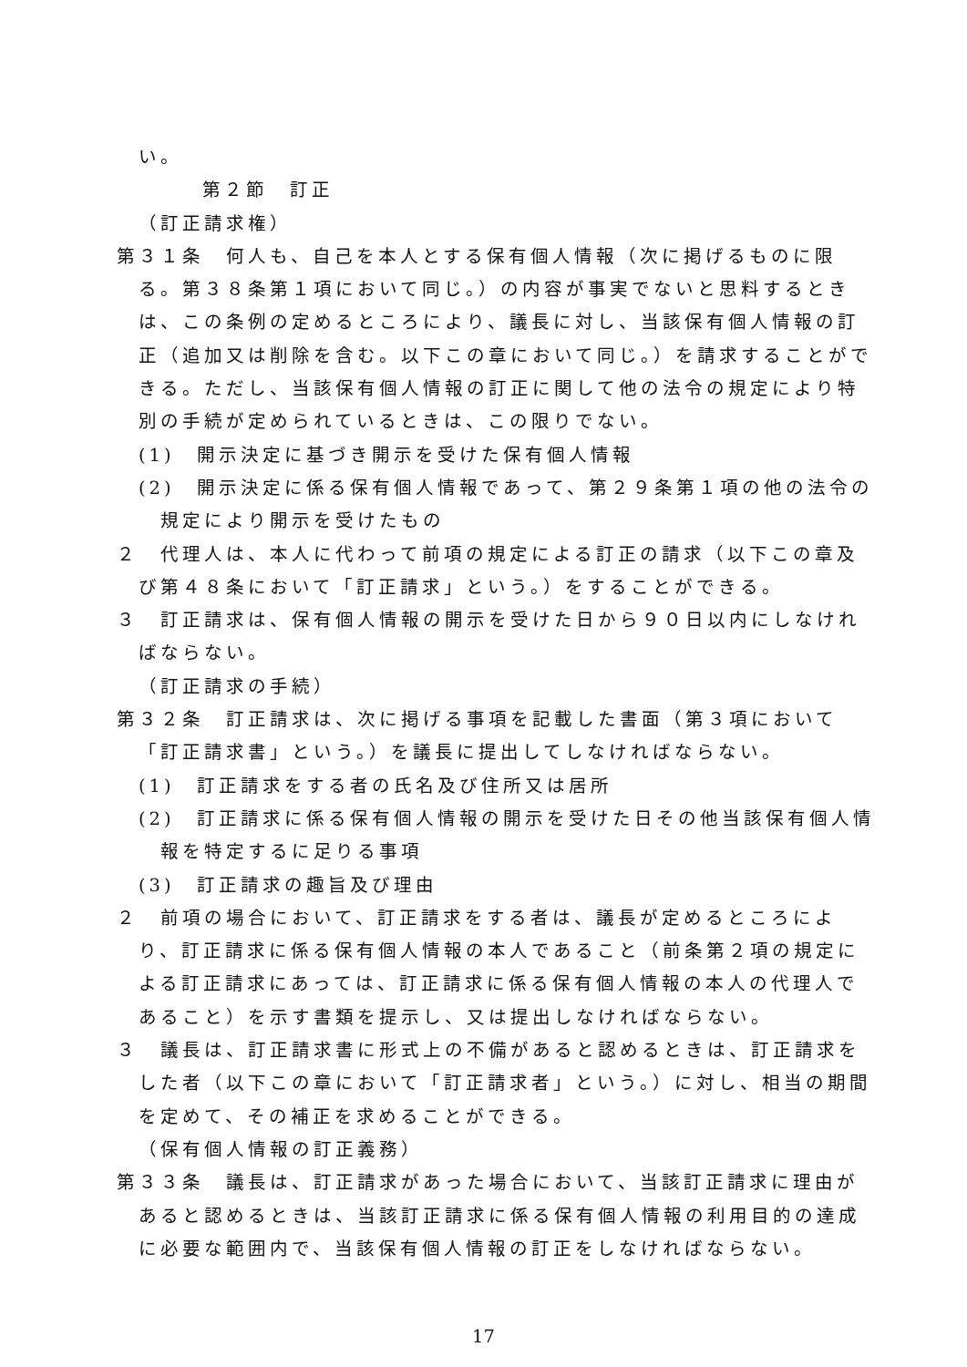い。
第２節　訂正
（訂正請求権）
第３１条　何人も、自己を本人とする保有個人情報（次に掲げるものに限る。第３８条第１項において同じ。）の内容が事実でないと思料するときは、この条例の定めるところにより、議長に対し、当該保有個人情報の訂正（追加又は削除を含む。以下この章において同じ。）を請求することができる。ただし、当該保有個人情報の訂正に関して他の法令の規定により特別の手続が定められているときは、この限りでない。
(1)　開示決定に基づき開示を受けた保有個人情報
(2)　開示決定に係る保有個人情報であって、第２９条第１項の他の法令の規定により開示を受けたもの
２　代理人は、本人に代わって前項の規定による訂正の請求（以下この章及び第４８条において「訂正請求」という。）をすることができる。
３　訂正請求は、保有個人情報の開示を受けた日から９０日以内にしなければならない。
（訂正請求の手続）
第３２条　訂正請求は、次に掲げる事項を記載した書面（第３項において「訂正請求書」という。）を議長に提出してしなければならない。
(1)　訂正請求をする者の氏名及び住所又は居所
(2)　訂正請求に係る保有個人情報の開示を受けた日その他当該保有個人情報を特定するに足りる事項
(3)　訂正請求の趣旨及び理由
２　前項の場合において、訂正請求をする者は、議長が定めるところにより、訂正請求に係る保有個人情報の本人であること（前条第２項の規定による訂正請求にあっては、訂正請求に係る保有個人情報の本人の代理人であること）を示す書類を提示し、又は提出しなければならない。
３　議長は、訂正請求書に形式上の不備があると認めるときは、訂正請求をした者（以下この章において「訂正請求者」という。）に対し、相当の期間を定めて、その補正を求めることができる。
（保有個人情報の訂正義務）
第３３条　議長は、訂正請求があった場合において、当該訂正請求に理由があると認めるときは、当該訂正請求に係る保有個人情報の利用目的の達成に必要な範囲内で、当該保有個人情報の訂正をしなければならない。
17